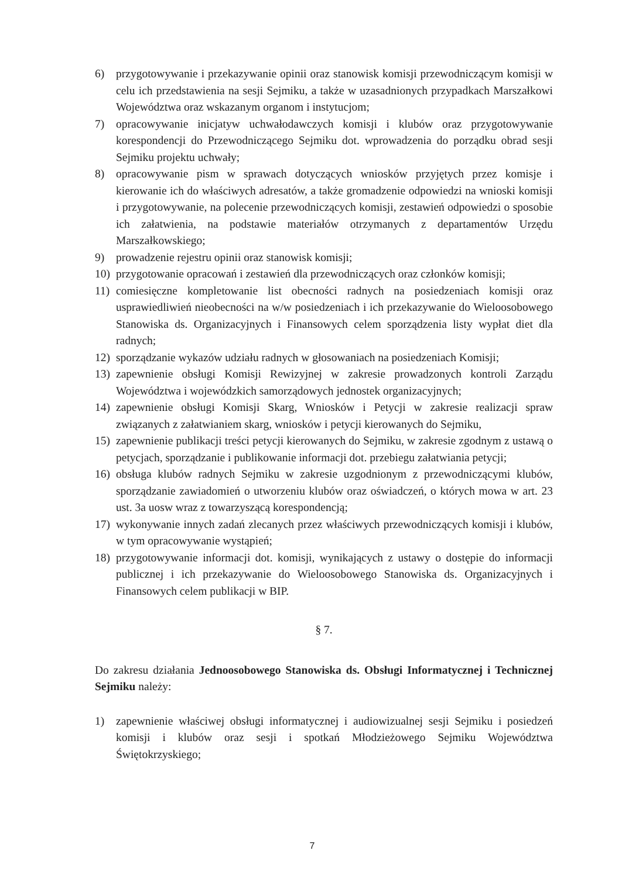6) przygotowywanie i przekazywanie opinii oraz stanowisk komisji przewodniczącym komisji w celu ich przedstawienia na sesji Sejmiku, a także w uzasadnionych przypadkach Marszałkowi Województwa oraz wskazanym organom i instytucjom;
7) opracowywanie inicjatyw uchwałodawczych komisji i klubów oraz przygotowywanie korespondencji do Przewodniczącego Sejmiku dot. wprowadzenia do porządku obrad sesji Sejmiku projektu uchwały;
8) opracowywanie pism w sprawach dotyczących wniosków przyjętych przez komisje i kierowanie ich do właściwych adresatów, a także gromadzenie odpowiedzi na wnioski komisji i przygotowywanie, na polecenie przewodniczących komisji, zestawień odpowiedzi o sposobie ich załatwienia, na podstawie materiałów otrzymanych z departamentów Urzędu Marszałkowskiego;
9) prowadzenie rejestru opinii oraz stanowisk komisji;
10) przygotowanie opracowań i zestawień dla przewodniczących oraz członków komisji;
11) comiesięczne kompletowanie list obecności radnych na posiedzeniach komisji oraz usprawiedliwień nieobecności na w/w posiedzeniach i ich przekazywanie do Wieloosobowego Stanowiska ds. Organizacyjnych i Finansowych celem sporządzenia listy wypłat diet dla radnych;
12) sporządzanie wykazów udziału radnych w głosowaniach na posiedzeniach Komisji;
13) zapewnienie obsługi Komisji Rewizyjnej w zakresie prowadzonych kontroli Zarządu Województwa i wojewódzkich samorządowych jednostek organizacyjnych;
14) zapewnienie obsługi Komisji Skarg, Wniosków i Petycji w zakresie realizacji spraw związanych z załatwianiem skarg, wniosków i petycji kierowanych do Sejmiku,
15) zapewnienie publikacji treści petycji kierowanych do Sejmiku, w zakresie zgodnym z ustawą o petycjach, sporządzanie i publikowanie informacji dot. przebiegu załatwiania petycji;
16) obsługa klubów radnych Sejmiku w zakresie uzgodnionym z przewodniczącymi klubów, sporządzanie zawiadomień o utworzeniu klubów oraz oświadczeń, o których mowa w art. 23 ust. 3a uosw wraz z towarzyszącą korespondencją;
17) wykonywanie innych zadań zlecanych przez właściwych przewodniczących komisji i klubów, w tym opracowywanie wystąpień;
18) przygotowywanie informacji dot. komisji, wynikających z ustawy o dostępie do informacji publicznej i ich przekazywanie do Wieloosobowego Stanowiska ds. Organizacyjnych i Finansowych celem publikacji w BIP.
§ 7.
Do zakresu działania Jednoosobowego Stanowiska ds. Obsługi Informatycznej i Technicznej Sejmiku należy:
1) zapewnienie właściwej obsługi informatycznej i audiowizualnej sesji Sejmiku i posiedzeń komisji i klubów oraz sesji i spotkań Młodzieżowego Sejmiku Województwa Świętokrzyskiego;
7